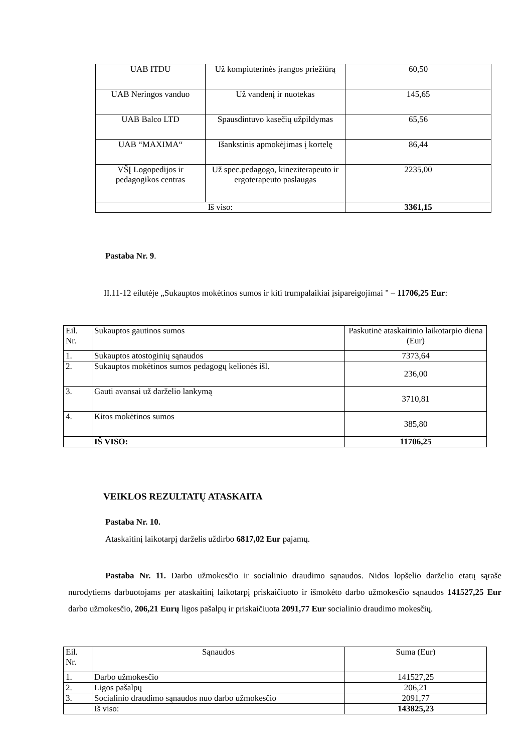| UAB ITDU | Už kompiuterinės įrangos priežiūrą | 60,50 |
| UAB Neringos vanduo | Už vandenį ir nuotekas | 145,65 |
| UAB Balco LTD | Spausdintuvo kasečių užpildymas | 65,56 |
| UAB “MAXIMA“ | Išankstinis apmokėjimas į kortelę | 86,44 |
| VŠĮ Logopedijos ir pedagogikos centras | Už spec.pedagogo, kineziterapeuto ir ergoterapeuto paslaugas | 2235,00 |
| Iš viso: | | 3361,15 |
Pastaba Nr. 9.
II.11-12 eilutėje „Sukauptos mokėtinos sumos ir kiti trumpalaikiai įsipareigojimai " – 11706,25 Eur:
| Eil. Nr. | Sukauptos gautinos sumos | Paskutinė ataskaitinio laikotarpio diena (Eur) |
| 1. | Sukauptos atostoginių sąnaudos | 7373,64 |
| 2. | Sukauptos mokėtinos sumos pedagogų kelionės išl. | 236,00 |
| 3. | Gauti avansai už darželio lankymą | 3710,81 |
| 4. | Kitos mokėtinos sumos | 385,80 |
| | IŠ VISO: | 11706,25 |
VEIKLOS REZULTATŲ ATASKAITA
Pastaba Nr. 10.
Ataskaitinį laikotarpį darželis uždirbo 6817,02 Eur pajamų.
Pastaba Nr. 11. Darbo užmokesčio ir socialinio draudimo sąnaudos. Nidos lopšelio darželio etatų sąraše nurodytiems darbuotojams per ataskaitinį laikotarpį priskaičiuoto ir išmokėto darbo užmokesčio sąnaudos 141527,25 Eur darbo užmokesčio, 206,21 Eurų ligos pašalpų ir priskaičiuota 2091,77 Eur socialinio draudimo mokesčių.
| Eil. Nr. | Sąnaudos | Suma (Eur) |
| 1. | Darbo užmokesčio | 141527,25 |
| 2. | Ligos pašalpų | 206,21 |
| 3. | Socialinio draudimo sąnaudos nuo darbo užmokesčio | 2091,77 |
| | Iš viso: | 143825,23 |